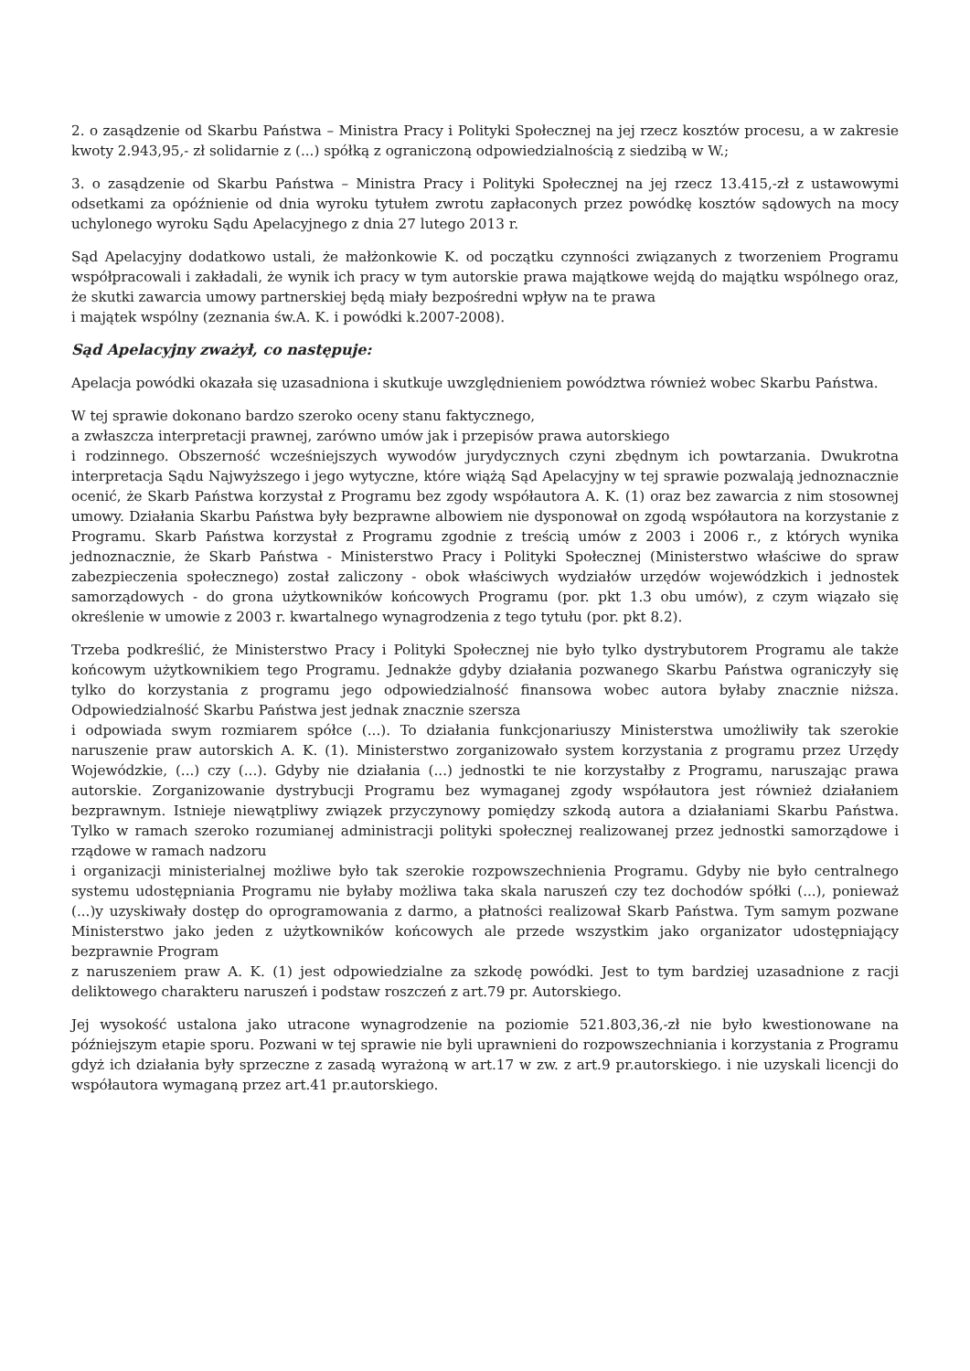2. o zasądzenie od Skarbu Państwa – Ministra Pracy i Polityki Społecznej na jej rzecz kosztów procesu, a w zakresie kwoty 2.943,95,- zł solidarnie z (...) spółką z ograniczoną odpowiedzialnością z siedzibą w W.;
3. o zasądzenie od Skarbu Państwa – Ministra Pracy i Polityki Społecznej na jej rzecz 13.415,-zł z ustawowymi odsetkami za opóźnienie od dnia wyroku tytułem zwrotu zapłaconych przez powódkę kosztów sądowych na mocy uchylonego wyroku Sądu Apelacyjnego z dnia 27 lutego 2013 r.
Sąd Apelacyjny dodatkowo ustali, że małżonkowie K. od początku czynności związanych z tworzeniem Programu współpracowali i zakładali, że wynik ich pracy w tym autorskie prawa majątkowe wejdą do majątku wspólnego oraz, że skutki zawarcia umowy partnerskiej będą miały bezpośredni wpływ na te prawa
i majątek wspólny (zeznania św.A. K. i powódki k.2007-2008).
Sąd Apelacyjny zważył, co następuje:
Apelacja powódki okazała się uzasadniona i skutkuje uwzględnieniem powództwa również wobec Skarbu Państwa.
W tej sprawie dokonano bardzo szeroko oceny stanu faktycznego,
a zwłaszcza interpretacji prawnej, zarówno umów jak i przepisów prawa autorskiego
i rodzinnego. Obszerność wcześniejszych wywodów jurydycznych czyni zbędnym ich powtarzania. Dwukrotna interpretacja Sądu Najwyższego i jego wytyczne, które wiążą Sąd Apelacyjny w tej sprawie pozwalają jednoznacznie ocenić, że Skarb Państwa korzystał z Programu bez zgody współautora A. K. (1) oraz bez zawarcia z nim stosownej umowy. Działania Skarbu Państwa były bezprawne albowiem nie dysponował on zgodą współautora na korzystanie z Programu. Skarb Państwa korzystał z Programu zgodnie z treścią umów z 2003 i 2006 r., z których wynika jednoznacznie, że Skarb Państwa - Ministerstwo Pracy i Polityki Społecznej (Ministerstwo właściwe do spraw zabezpieczenia społecznego) został zaliczony - obok właściwych wydziałów urzędów wojewódzkich i jednostek samorządowych - do grona użytkowników końcowych Programu (por. pkt 1.3 obu umów), z czym wiązało się określenie w umowie z 2003 r. kwartalnego wynagrodzenia z tego tytułu (por. pkt 8.2).
Trzeba podkreślić, że Ministerstwo Pracy i Polityki Społecznej nie było tylko dystrybutorem Programu ale także końcowym użytkownikiem tego Programu. Jednakże gdyby działania pozwanego Skarbu Państwa ograniczyły się tylko do korzystania z programu jego odpowiedzialność finansowa wobec autora byłaby znacznie niższa. Odpowiedzialność Skarbu Państwa jest jednak znacznie szersza
i odpowiada swym rozmiarem spółce (...). To działania funkcjonariuszy Ministerstwa umożliwiły tak szerokie naruszenie praw autorskich A. K. (1). Ministerstwo zorganizowało system korzystania z programu przez Urzędy Wojewódzkie, (...) czy (...). Gdyby nie działania (...) jednostki te nie korzystałby z Programu, naruszając prawa autorskie. Zorganizowanie dystrybucji Programu bez wymaganej zgody współautora jest również działaniem bezprawnym. Istnieje niewątpliwy związek przyczynowy pomiędzy szkodą autora a działaniami Skarbu Państwa. Tylko w ramach szeroko rozumianej administracji polityki społecznej realizowanej przez jednostki samorządowe i rządowe w ramach nadzoru
i organizacji ministerialnej możliwe było tak szerokie rozpowszechnienia Programu. Gdyby nie było centralnego systemu udostępniania Programu nie byłaby możliwa taka skala naruszeń czy tez dochodów spółki (...), ponieważ (...)y uzyskiwały dostęp do oprogramowania z darmo, a płatności realizował Skarb Państwa. Tym samym pozwane Ministerstwo jako jeden z użytkowników końcowych ale przede wszystkim jako organizator udostępniający bezprawnie Program
z naruszeniem praw A. K. (1) jest odpowiedzialne za szkodę powódki. Jest to tym bardziej uzasadnione z racji deliktowego charakteru naruszeń i podstaw roszczeń z art.79 pr. Autorskiego.
Jej wysokość ustalona jako utracone wynagrodzenie na poziomie 521.803,36,-zł nie było kwestionowane na późniejszym etapie sporu. Pozwani w tej sprawie nie byli uprawnieni do rozpowszechniania i korzystania z Programu gdyż ich działania były sprzeczne z zasadą wyrażoną w art.17 w zw. z art.9 pr.autorskiego. i nie uzyskali licencji do współautora wymaganą przez art.41 pr.autorskiego.